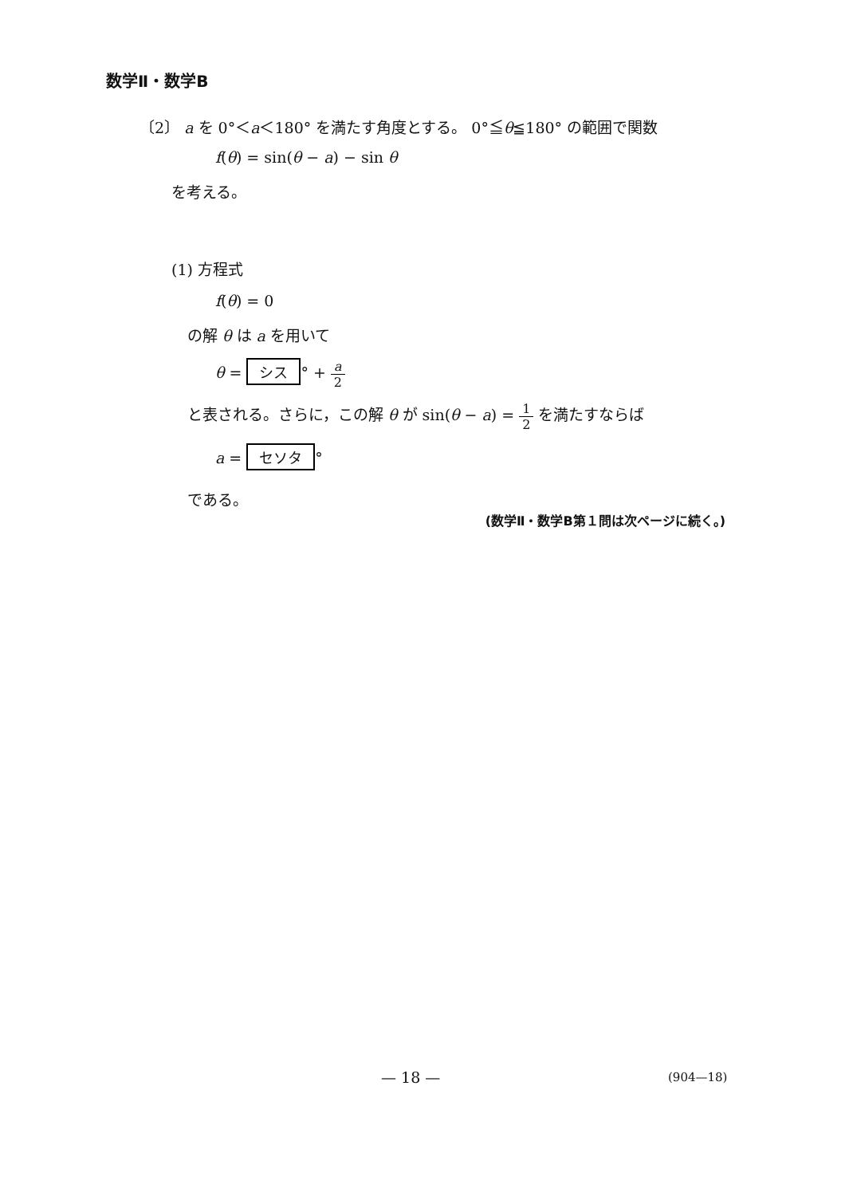数学Ⅱ・数学B
〔2〕 a を 0°＜a＜180° を満たす角度とする。 0°≦θ≦180° の範囲で関数
f(θ) = sin(θ − a) − sin θ
を考える。
(1) 方程式
f(θ) = 0
の解 θ は a を用いて
θ = シス ° + a 2
と表される。さらに，この解 θ が sin(θ − a) = 1 2 を満たすならば
a = セソタ °
である。
(数学Ⅱ・数学B第１問は次ページに続く。)
— 18 — (904—18)